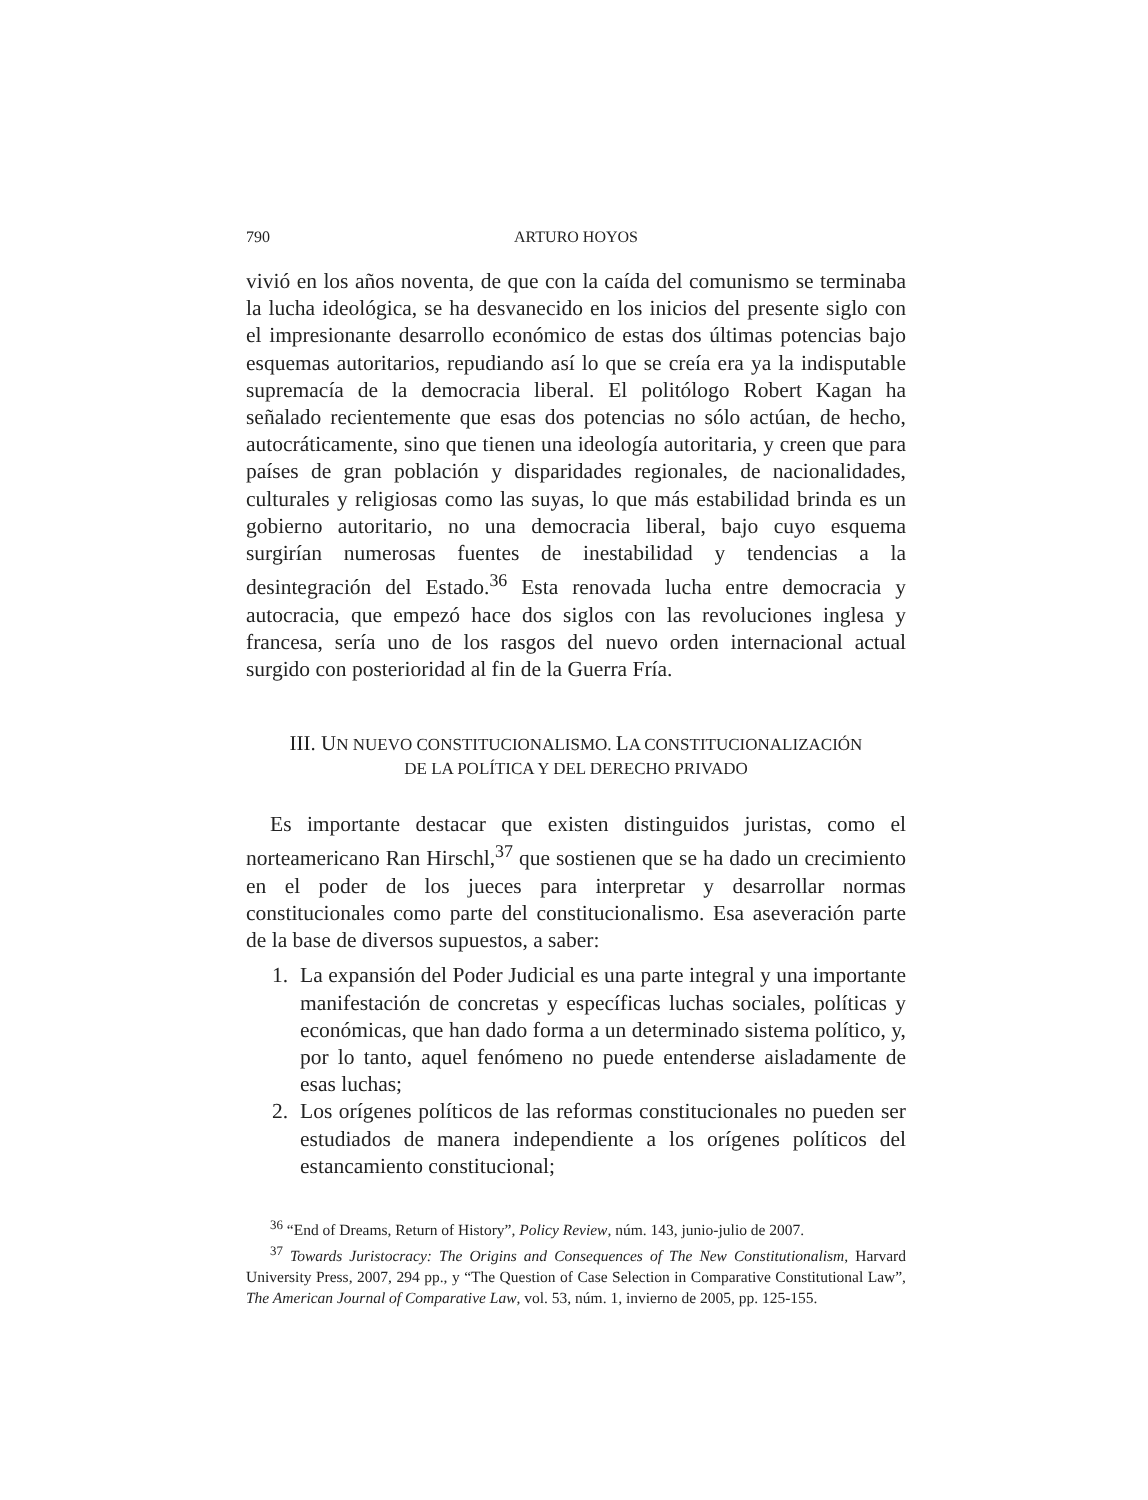790 ARTURO HOYOS
vivió en los años noventa, de que con la caída del comunismo se terminaba la lucha ideológica, se ha desvanecido en los inicios del presente siglo con el impresionante desarrollo económico de estas dos últimas potencias bajo esquemas autoritarios, repudiando así lo que se creía era ya la indisputable supremacía de la democracia liberal. El politólogo Robert Kagan ha señalado recientemente que esas dos potencias no sólo actúan, de hecho, autocráticamente, sino que tienen una ideología autoritaria, y creen que para países de gran población y disparidades regionales, de nacionalidades, culturales y religiosas como las suyas, lo que más estabilidad brinda es un gobierno autoritario, no una democracia liberal, bajo cuyo esquema surgirían numerosas fuentes de inestabilidad y tendencias a la desintegración del Estado.<sup>36</sup> Esta renovada lucha entre democracia y autocracia, que empezó hace dos siglos con las revoluciones inglesa y francesa, sería uno de los rasgos del nuevo orden internacional actual surgido con posterioridad al fin de la Guerra Fría.
III. UN NUEVO CONSTITUCIONALISMO. LA CONSTITUCIONALIZACIÓN
DE LA POLÍTICA Y DEL DERECHO PRIVADO
Es importante destacar que existen distinguidos juristas, como el norteamericano Ran Hirschl,<sup>37</sup> que sostienen que se ha dado un crecimiento en el poder de los jueces para interpretar y desarrollar normas constitucionales como parte del constitucionalismo. Esa aseveración parte de la base de diversos supuestos, a saber:
1. La expansión del Poder Judicial es una parte integral y una importante manifestación de concretas y específicas luchas sociales, políticas y económicas, que han dado forma a un determinado sistema político, y, por lo tanto, aquel fenómeno no puede entenderse aisladamente de esas luchas;
2. Los orígenes políticos de las reformas constitucionales no pueden ser estudiados de manera independiente a los orígenes políticos del estancamiento constitucional;
<sup>36</sup> “End of Dreams, Return of History”, Policy Review, núm. 143, junio-julio de 2007.
<sup>37</sup> Towards Juristocracy: The Origins and Consequences of The New Constitutionalism, Harvard University Press, 2007, 294 pp., y “The Question of Case Selection in Comparative Constitutional Law”, The American Journal of Comparative Law, vol. 53, núm. 1, invierno de 2005, pp. 125-155.